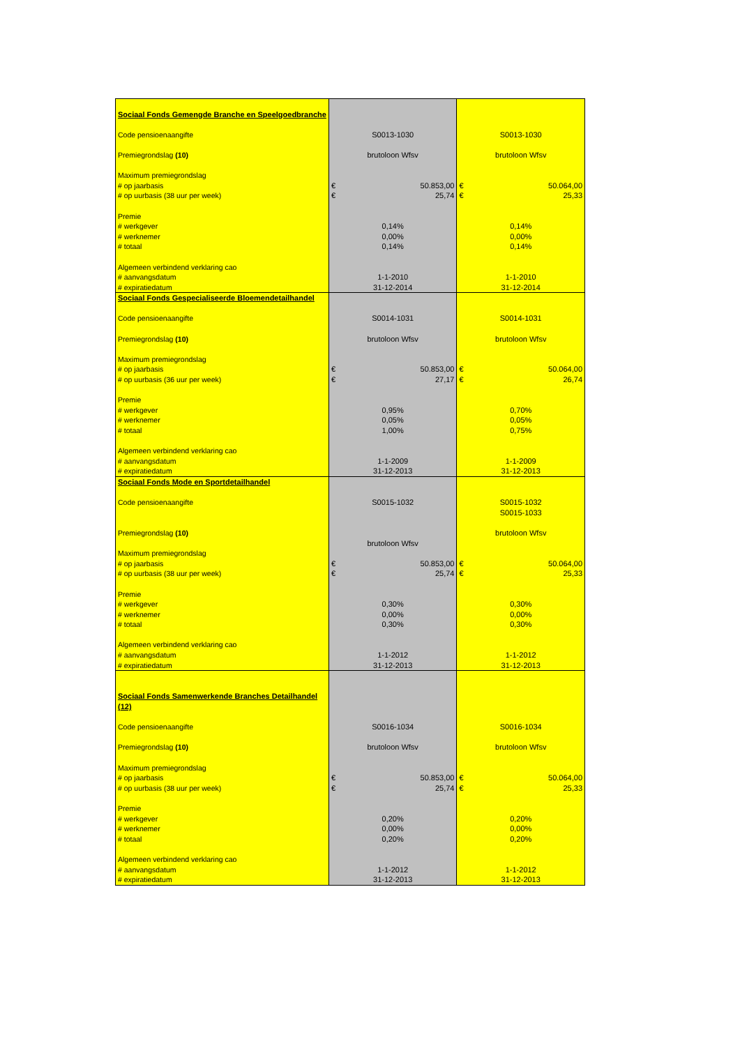| Sociaal Fonds Gemengde Branche en Speelgoedbranche | | | | |
| Code pensioenaangifte | S0013-1030 | | S0013-1030 | |
| Premiegrondslag (10) | brutoloon Wfsv | | brutoloon Wfsv | |
| Maximum premiegrondslag | | | | |
| # op jaarbasis | € | 50.853,00 | € | 50.064,00 |
| # op uurbasis (38 uur per week) | € | 25,74 | € | 25,33 |
| Premie | | | | |
| # werkgever | 0,14% | | 0,14% | |
| # werknemer | 0,00% | | 0,00% | |
| # totaal | 0,14% | | 0,14% | |
| Algemeen verbindend verklaring cao | | | | |
| # aanvangsdatum | 1-1-2010 | | 1-1-2010 | |
| # expiratiedatum | 31-12-2014 | | 31-12-2014 | |
| Sociaal Fonds Gespecialiseerde Bloemendetailhandel | | | | |
| Code pensioenaangifte | S0014-1031 | | S0014-1031 | |
| Premiegrondslag (10) | brutoloon Wfsv | | brutoloon Wfsv | |
| Maximum premiegrondslag | | | | |
| # op jaarbasis | € | 50.853,00 | € | 50.064,00 |
| # op uurbasis (36 uur per week) | € | 27,17 | € | 26,74 |
| Premie | | | | |
| # werkgever | 0,95% | | 0,70% | |
| # werknemer | 0,05% | | 0,05% | |
| # totaal | 1,00% | | 0,75% | |
| Algemeen verbindend verklaring cao | | | | |
| # aanvangsdatum | 1-1-2009 | | 1-1-2009 | |
| # expiratiedatum | 31-12-2013 | | 31-12-2013 | |
| Sociaal Fonds Mode en Sportdetailhandel | | | | |
| Code pensioenaangifte | S0015-1032 | | S0015-1032 | |
| | | | S0015-1033 | |
| Premiegrondslag (10) | | | brutoloon Wfsv | |
| | brutoloon Wfsv | | | |
| Maximum premiegrondslag | | | | |
| # op jaarbasis | € | 50.853,00 | € | 50.064,00 |
| # op uurbasis (38 uur per week) | € | 25,74 | € | 25,33 |
| Premie | | | | |
| # werkgever | 0,30% | | 0,30% | |
| # werknemer | 0,00% | | 0,00% | |
| # totaal | 0,30% | | 0,30% | |
| Algemeen verbindend verklaring cao | | | | |
| # aanvangsdatum | 1-1-2012 | | 1-1-2012 | |
| # expiratiedatum | 31-12-2013 | | 31-12-2013 | |
| Sociaal Fonds Samenwerkende Branches Detailhandel | | | | |
| (12) | | | | |
| Code pensioenaangifte | S0016-1034 | | S0016-1034 | |
| Premiegrondslag (10) | brutoloon Wfsv | | brutoloon Wfsv | |
| Maximum premiegrondslag | | | | |
| # op jaarbasis | € | 50.853,00 | € | 50.064,00 |
| # op uurbasis (38 uur per week) | € | 25,74 | € | 25,33 |
| Premie | | | | |
| # werkgever | 0,20% | | 0,20% | |
| # werknemer | 0,00% | | 0,00% | |
| # totaal | 0,20% | | 0,20% | |
| Algemeen verbindend verklaring cao | | | | |
| # aanvangsdatum | 1-1-2012 | | 1-1-2012 | |
| # expiratiedatum | 31-12-2013 | | 31-12-2013 | |